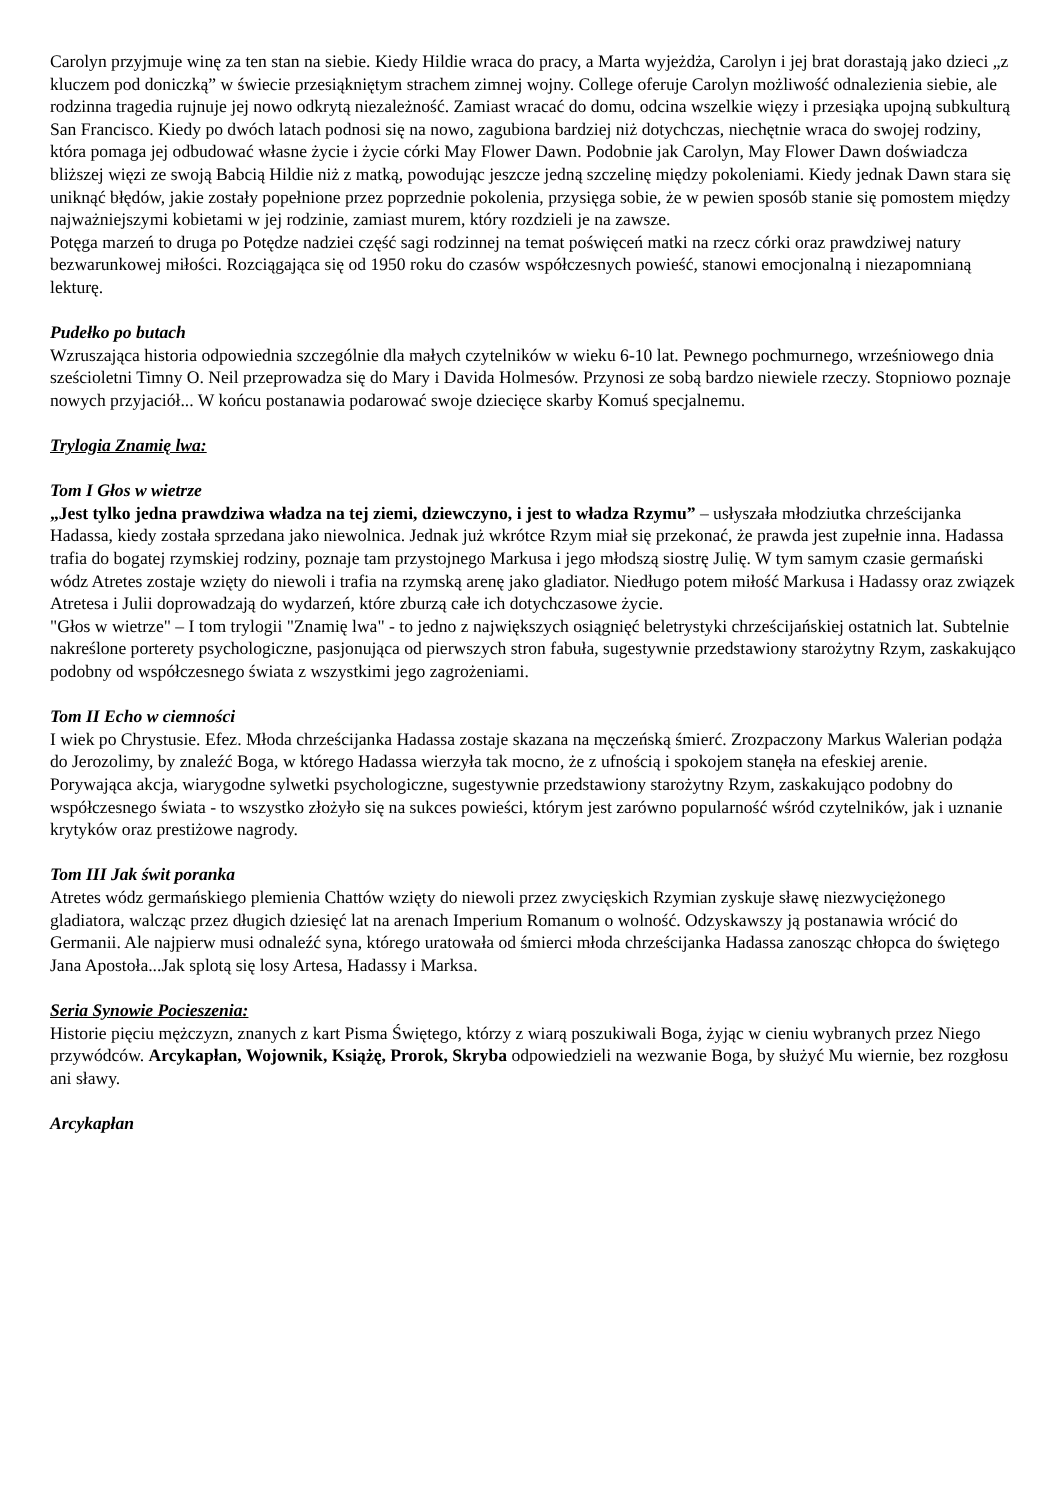Carolyn przyjmuje winę za ten stan na siebie. Kiedy Hildie wraca do pracy, a Marta wyjeżdża, Carolyn i jej brat dorastają jako dzieci „z kluczem pod doniczką” w świecie przesiąkniętym strachem zimnej wojny. College oferuje Carolyn możliwość odnalezienia siebie, ale rodzinna tragedia rujnuje jej nowo odkrytą niezależność. Zamiast wracać do domu, odcina wszelkie więzy i przesiąka upojną subkulturą San Francisco. Kiedy po dwóch latach podnosi się na nowo, zagubiona bardziej niż dotychczas, niechętnie wraca do swojej rodziny, która pomaga jej odbudować własne życie i życie córki May Flower Dawn. Podobnie jak Carolyn, May Flower Dawn doświadcza bliższej więzi ze swoją Babcią Hildie niż z matką, powodując jeszcze jedną szczelinę między pokoleniami. Kiedy jednak Dawn stara się uniknąć błędów, jakie zostały popełnione przez poprzednie pokolenia, przysięga sobie, że w pewien sposób stanie się pomostem między najważniejszymi kobietami w jej rodzinie, zamiast murem, który rozdzieli je na zawsze.
Potęga marzeń to druga po Potędze nadziei część sagi rodzinnej na temat poświęceń matki na rzecz córki oraz prawdziwej natury bezwarunkowej miłości. Rozciągająca się od 1950 roku do czasów współczesnych powieść, stanowi emocjonalną i niezapomnianą lekturę.
Pudełko po butach
Wzruszająca historia odpowiednia szczególnie dla małych czytelników w wieku 6-10 lat. Pewnego pochmurnego, wrześniowego dnia sześcioletni Timny O. Neil przeprowadza się do Mary i Davida Holmesów. Przynosi ze sobą bardzo niewiele rzeczy. Stopniowo poznaje nowych przyjaciół... W końcu postanawia podarować swoje dziecięce skarby Komuś specjalnemu.
Trylogia Znamię lwa:
Tom I Głos w wietrze
„Jest tylko jedna prawdziwa władza na tej ziemi, dziewczyno, i jest to władza Rzymu” – usłyszała młodziutka chrześcijanka Hadassa, kiedy została sprzedana jako niewolnica. Jednak już wkrótce Rzym miał się przekonać, że prawda jest zupełnie inna. Hadassa trafia do bogatej rzymskiej rodziny, poznaje tam przystojnego Markusa i jego młodszą siostrę Julię. W tym samym czasie germański wódz Atretes zostaje wzięty do niewoli i trafia na rzymską arenę jako gladiator. Niedługo potem miłość Markusa i Hadassy oraz związek Atretesa i Julii doprowadzają do wydarzeń, które zburzą całe ich dotychczasowe życie.
"Głos w wietrze" – I tom trylogii "Znamię lwa" - to jedno z największych osiągnięć beletrystyki chrześcijańskiej ostatnich lat. Subtelnie nakreślone porterety psychologiczne, pasjonująca od pierwszych stron fabuła, sugestywnie przedstawiony starożytny Rzym, zaskakująco podobny od współczesnego świata z wszystkimi jego zagrożeniami.
Tom II Echo w ciemności
I wiek po Chrystusie. Efez. Młoda chrześcijanka Hadassa zostaje skazana na męczeńską śmierć. Zrozpaczony Markus Walerian podąża do Jerozolimy, by znaleźć Boga, w którego Hadassa wierzyła tak mocno, że z ufnością i spokojem stanęła na efeskiej arenie.
Porywająca akcja, wiarygodne sylwetki psychologiczne, sugestywnie przedstawiony starożytny Rzym, zaskakująco podobny do współczesnego świata - to wszystko złożyło się na sukces powieści, którym jest zarówno popularność wśród czytelników, jak i uznanie krytyków oraz prestiżowe nagrody.
Tom III Jak świt poranka
Atretes wódz germańskiego plemienia Chattów wzięty do niewoli przez zwycięskich Rzymian zyskuje sławę niezwyciężonego gladiatora, walcząc przez długich dziesięć lat na arenach Imperium Romanum o wolność. Odzyskawszy ją postanawia wrócić do Germanii. Ale najpierw musi odnaleźć syna, którego uratowała od śmierci młoda chrześcijanka Hadassa zanosząc chłopca do świętego Jana Apostoła...Jak splotą się losy Artesa, Hadassy i Marksa.
Seria Synowie Pocieszenia:
Historie pięciu mężczyzn, znanych z kart Pisma Świętego, którzy z wiarą poszukiwali Boga, żyjąc w cieniu wybranych przez Niego przywódców. Arcykapłan, Wojownik, Książę, Prorok, Skryba odpowiedzieli na wezwanie Boga, by służyć Mu wiernie, bez rozgłosu ani sławy.
Arcykapłan